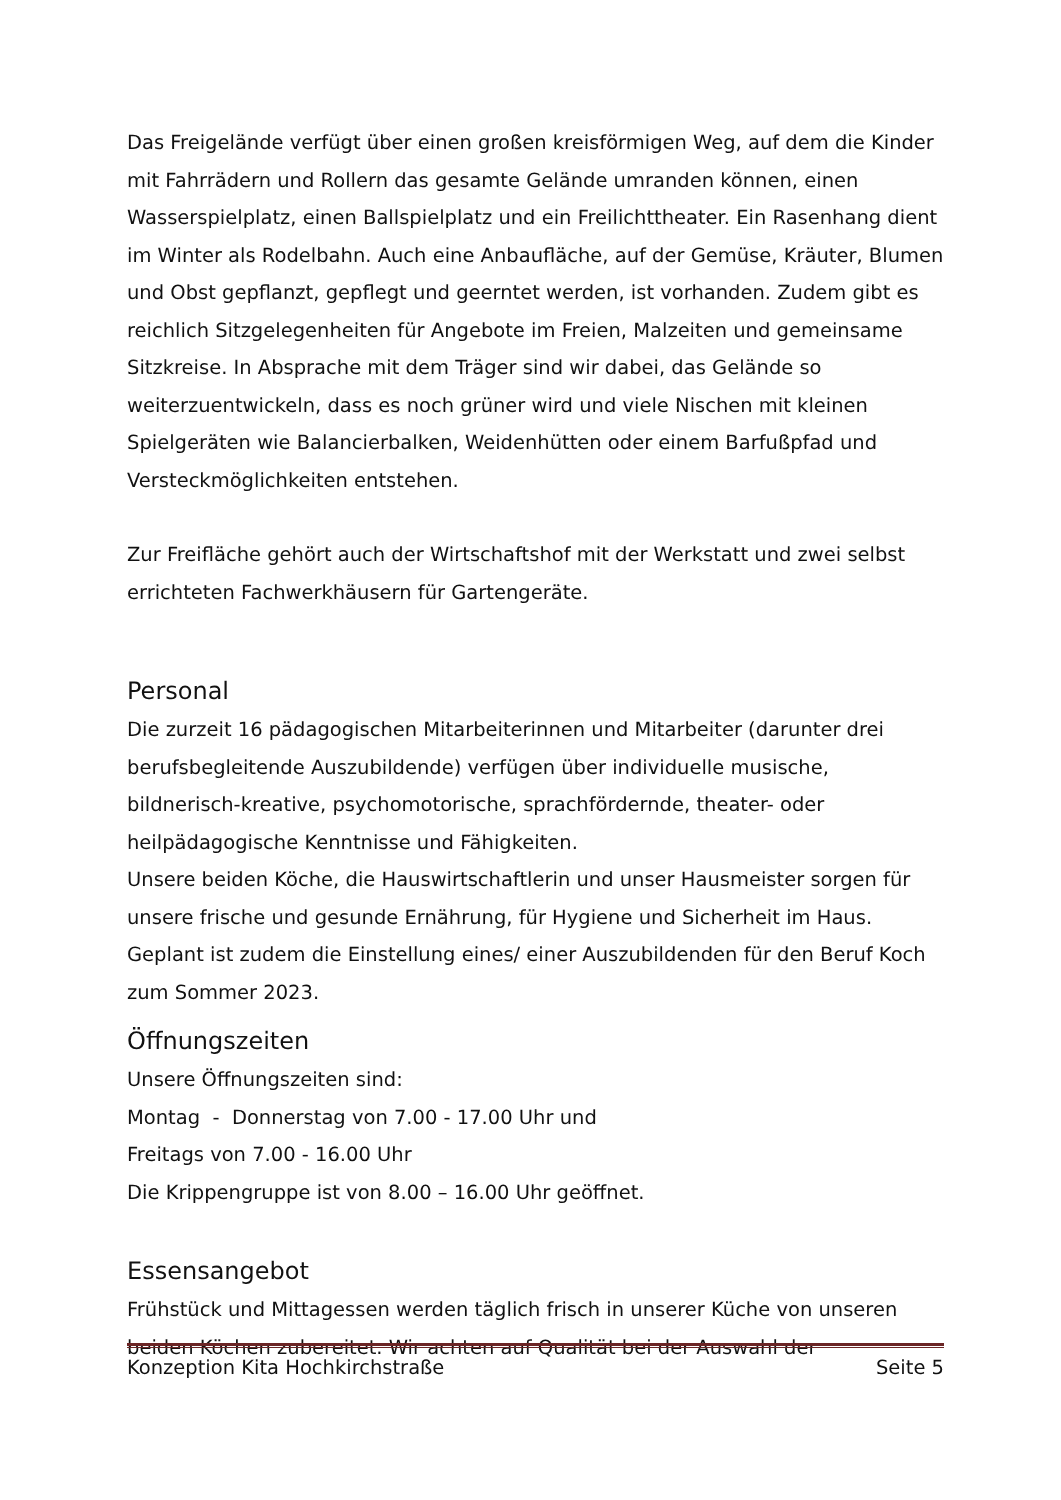Das Freigelände verfügt über einen großen kreisförmigen Weg, auf dem die Kinder mit Fahrrädern und Rollern das gesamte Gelände umranden können, einen Wasserspielplatz, einen Ballspielplatz und ein Freilichttheater. Ein Rasenhang dient im Winter als Rodelbahn. Auch eine Anbaufläche, auf der Gemüse, Kräuter, Blumen und Obst gepflanzt, gepflegt und geerntet werden, ist vorhanden. Zudem gibt es reichlich Sitzgelegenheiten für Angebote im Freien, Malzeiten und gemeinsame Sitzkreise. In Absprache mit dem Träger sind wir dabei, das Gelände so weiterzuentwickeln, dass es noch grüner wird und viele Nischen mit kleinen Spielgeräten wie Balancierbalken, Weidenhütten oder einem Barfußpfad und Versteckmöglichkeiten entstehen.
Zur Freifläche gehört auch der Wirtschaftshof mit der Werkstatt und zwei selbst errichteten Fachwerkhäusern für Gartengeräte.
Personal
Die zurzeit 16 pädagogischen Mitarbeiterinnen und Mitarbeiter (darunter drei berufsbegleitende Auszubildende) verfügen über individuelle musische, bildnerisch-kreative, psychomotorische, sprachfördernde, theater- oder heilpädagogische Kenntnisse und Fähigkeiten.
Unsere beiden Köche, die Hauswirtschaftlerin und unser Hausmeister sorgen für unsere frische und gesunde Ernährung, für Hygiene und Sicherheit im Haus. Geplant ist zudem die Einstellung eines/ einer Auszubildenden für den Beruf Koch zum Sommer 2023.
Öffnungszeiten
Unsere Öffnungszeiten sind:
Montag - Donnerstag von 7.00 - 17.00 Uhr und
Freitags von 7.00 - 16.00 Uhr
Die Krippengruppe ist von 8.00 – 16.00 Uhr geöffnet.
Essensangebot
Frühstück und Mittagessen werden täglich frisch in unserer Küche von unseren beiden Köchen zubereitet. Wir achten auf Qualität bei der Auswahl der
Konzeption Kita Hochkirchstraße Seite 5